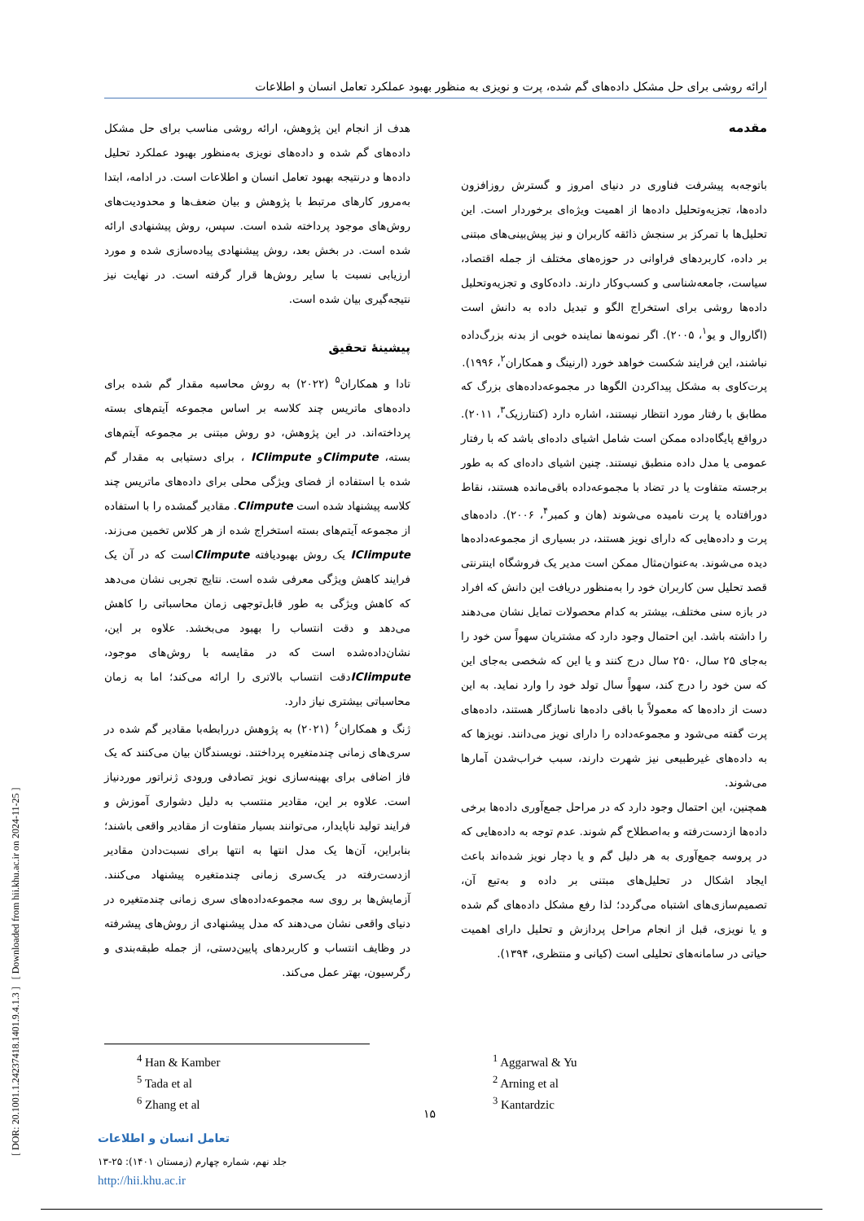ارائه روشی برای حل مشکل داده‌های گم شده، پرت و نویزی به منظور بهبود عملکرد تعامل انسان و اطلاعات
[ DOR: 20.1001.1.24237418.1401.9.4.1.3 ] [ Downloaded from hii.khu.ac.ir on 2024-11-25 ]
مقدمه
باتوجه‌به پیشرفت فناوری در دنیای امروز و گسترش روزافزون داده‌ها، تجزیه‌وتحلیل داده‌ها از اهمیت ویژه‌ای برخوردار است. این تحلیل‌ها با تمرکز بر سنجش ذائقه کاربران و نیز پیش‌بینی‌های مبتنی بر داده، کاربردهای فراوانی در حوزه‌های مختلف از جمله اقتصاد، سیاست، جامعه‌شناسی و کسب‌وکار دارند. داده‌کاوی و تجزیه‌وتحلیل داده‌ها روشی برای استخراج الگو و تبدیل داده به دانش است (اگاروال و یو<sup>۱</sup>، ۲۰۰۵). اگر نمونه‌ها نماینده خوبی از بدنه بزرگ‌داده نباشند، این فرایند شکست خواهد خورد (ارنینگ و همکاران<sup>۲</sup>، ۱۹۹۶).
پرت‌کاوی به مشکل پیداکردن الگوها در مجموعه‌داده‌های بزرگ که مطابق با رفتار مورد انتظار نیستند، اشاره دارد (کنتارزیک<sup>۳</sup>، ۲۰۱۱). درواقع پایگاه‌داده ممکن است شامل اشیای داده‌ای باشد که با رفتار عمومی یا مدل داده منطبق نیستند. چنین اشیای داده‌ای که به طور برجسته متفاوت یا در تضاد با مجموعه‌داده باقی‌مانده هستند، نقاط دورافتاده یا پرت نامیده می‌شوند (هان و کمبر<sup>۴</sup>، ۲۰۰۶). داده‌های پرت و داده‌هایی که دارای نویز هستند، در بسیاری از مجموعه‌داده‌ها دیده می‌شوند. به‌عنوان‌مثال ممکن است مدیر یک فروشگاه اینترنتی قصد تحلیل سن کاربران خود را به‌منظور دریافت این دانش که افراد در بازه سنی مختلف، بیشتر به کدام محصولات تمایل نشان می‌دهند را داشته باشد. این احتمال وجود دارد که مشتریان سهواً سن خود را به‌جای ۲۵ سال، ۲۵۰ سال درج کنند و یا این که شخصی به‌جای این که سن خود را درج کند، سهواً سال تولد خود را وارد نماید. به این دست از داده‌ها که معمولاً با باقی داده‌ها ناسازگار هستند، داده‌های پرت گفته می‌شود و مجموعه‌داده را دارای نویز می‌دانند. نویزها که به داده‌های غیرطبیعی نیز شهرت دارند، سبب خراب‌شدن آمارها می‌شوند.
همچنین، این احتمال وجود دارد که در مراحل جمع‌آوری داده‌ها برخی داده‌ها ازدست‌رفته و به‌اصطلاح گم شوند. عدم توجه به داده‌هایی که در پروسه جمع‌آوری به هر دلیل گم و یا دچار نویز شده‌اند باعث ایجاد اشکال در تحلیل‌های مبتنی بر داده و به‌تبع آن، تصمیم‌سازی‌های اشتباه می‌گردد؛ لذا رفع مشکل داده‌های گم شده و یا نویزی، قبل از انجام مراحل پردازش و تحلیل دارای اهمیت حیاتی در سامانه‌های تحلیلی است (کیانی و منتظری، ۱۳۹۴).
هدف از انجام این پژوهش، ارائه روشی مناسب برای حل مشکل داده‌های گم شده و داده‌های نویزی به‌منظور بهبود عملکرد تحلیل داده‌ها و درنتیجه بهبود تعامل انسان و اطلاعات است. در ادامه، ابتدا به‌مرور کارهای مرتبط با پژوهش و بیان ضعف‌ها و محدودیت‌های روش‌های موجود پرداخته شده است. سپس، روش پیشنهادی ارائه شده است. در بخش بعد، روش پیشنهادی پیاده‌سازی شده و مورد ارزیابی نسبت با سایر روش‌ها قرار گرفته است. در نهایت نیز نتیجه‌گیری بیان شده است.
پیشینهٔ تحقیق
تادا و همکاران<sup>۵</sup> (۲۰۲۲) به روش محاسبه مقدار گم شده برای داده‌های ماتریس چند کلاسه بر اساس مجموعه آیتم‌های بسته پرداخته‌اند. در این پژوهش، دو روش مبتنی بر مجموعه آیتم‌های بسته، CIimputeو ICIimpute ، برای دستیابی به مقدار گم شده با استفاده از فضای ویژگی محلی برای داده‌های ماتریس چند کلاسه پیشنهاد شده است CIimpute. مقادیر گمشده را با استفاده از مجموعه آیتم‌های بسته استخراج شده از هر کلاس تخمین می‌زند. ICIimpute یک روش بهبودیافته CIimputeاست که در آن یک فرایند کاهش ویژگی معرفی شده است. نتایج تجربی نشان می‌دهد که کاهش ویژگی به طور قابل‌توجهی زمان محاسباتی را کاهش می‌دهد و دقت انتساب را بهبود می‌بخشد. علاوه بر این، نشان‌داده‌شده است که در مقایسه با روش‌های موجود، ICIimputeدقت انتساب بالاتری را ارائه می‌کند؛ اما به زمان محاسباتی بیشتری نیاز دارد.
ژنگ و همکاران<sup>۶</sup> (۲۰۲۱) به پژوهش دررابطه‌با مقادیر گم شده در سری‌های زمانی چندمتغیره پرداختند. نویسندگان بیان می‌کنند که یک فاز اضافی برای بهینه‌سازی نویز تصادفی ورودی ژنراتور موردنیاز است. علاوه بر این، مقادیر منتسب به دلیل دشواری آموزش و فرایند تولید ناپایدار، می‌توانند بسیار متفاوت از مقادیر واقعی باشند؛ بنابراین، آن‌ها یک مدل انتها به انتها برای نسبت‌دادن مقادیر ازدست‌رفته در یک‌سری زمانی چندمتغیره پیشنهاد می‌کنند. آزمایش‌ها بر روی سه مجموعه‌داده‌های سری زمانی چندمتغیره در دنیای واقعی نشان می‌دهند که مدل پیشنهادی از روش‌های پیشرفته در وظایف انتساب و کاربردهای پایین‌دستی، از جمله طبقه‌بندی و رگرسیون، بهتر عمل می‌کند.
<sup>1</sup> Aggarwal & Yu
<sup>2</sup> Arning et al
<sup>3</sup> Kantardzic
<sup>4</sup> Han & Kamber
<sup>5</sup> Tada et al
<sup>6</sup> Zhang et al
۱۵
تعامل انسان و اطلاعات
جلد نهم، شماره چهارم (زمستان ۱۴۰۱): ۲۵-۱۳
http://hii.khu.ac.ir